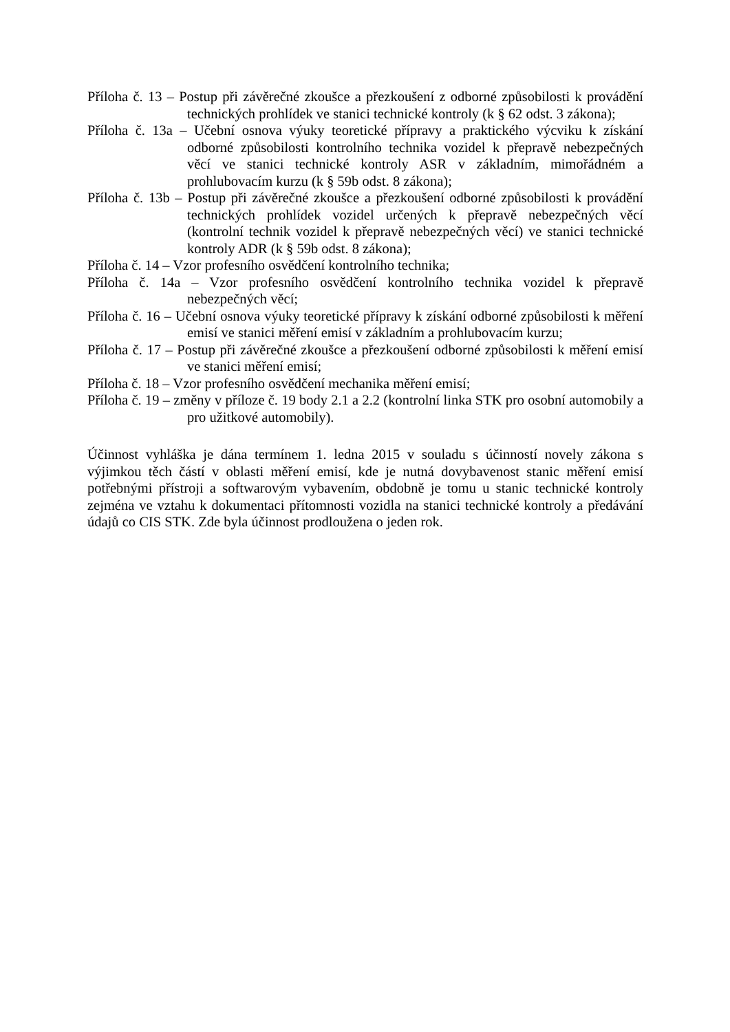Příloha č. 13 – Postup při závěrečné zkoušce a přezkoušení z odborné způsobilosti k provádění technických prohlídek ve stanici technické kontroly (k § 62 odst. 3 zákona);
Příloha č. 13a – Učební osnova výuky teoretické přípravy a praktického výcviku k získání odborné způsobilosti kontrolního technika vozidel k přepravě nebezpečných věcí ve stanici technické kontroly ASR v základním, mimořádném a prohlubovacím kurzu (k § 59b odst. 8 zákona);
Příloha č. 13b – Postup při závěrečné zkoušce a přezkoušení odborné způsobilosti k provádění technických prohlídek vozidel určených k přepravě nebezpečných věcí (kontrolní technik vozidel k přepravě nebezpečných věcí) ve stanici technické kontroly ADR (k § 59b odst. 8 zákona);
Příloha č. 14 – Vzor profesního osvědčení kontrolního technika;
Příloha č. 14a – Vzor profesního osvědčení kontrolního technika vozidel k přepravě nebezpečných věcí;
Příloha č. 16 – Učební osnova výuky teoretické přípravy k získání odborné způsobilosti k měření emisí ve stanici měření emisí v základním a prohlubovacím kurzu;
Příloha č. 17 – Postup při závěrečné zkoušce a přezkoušení odborné způsobilosti k měření emisí ve stanici měření emisí;
Příloha č. 18 – Vzor profesního osvědčení mechanika měření emisí;
Příloha č. 19 – změny v příloze č. 19 body 2.1 a 2.2 (kontrolní linka STK pro osobní automobily a pro užitkové automobily).
Účinnost vyhláška je dána termínem 1. ledna 2015 v souladu s účinností novely zákona s výjimkou těch částí v oblasti měření emisí, kde je nutná dovybavenost stanic měření emisí potřebnými přístroji a softwarovým vybavením, obdobně je tomu u stanic technické kontroly zejména ve vztahu k dokumentaci přítomnosti vozidla na stanici technické kontroly a předávání údajů co CIS STK. Zde byla účinnost prodloužena o jeden rok.